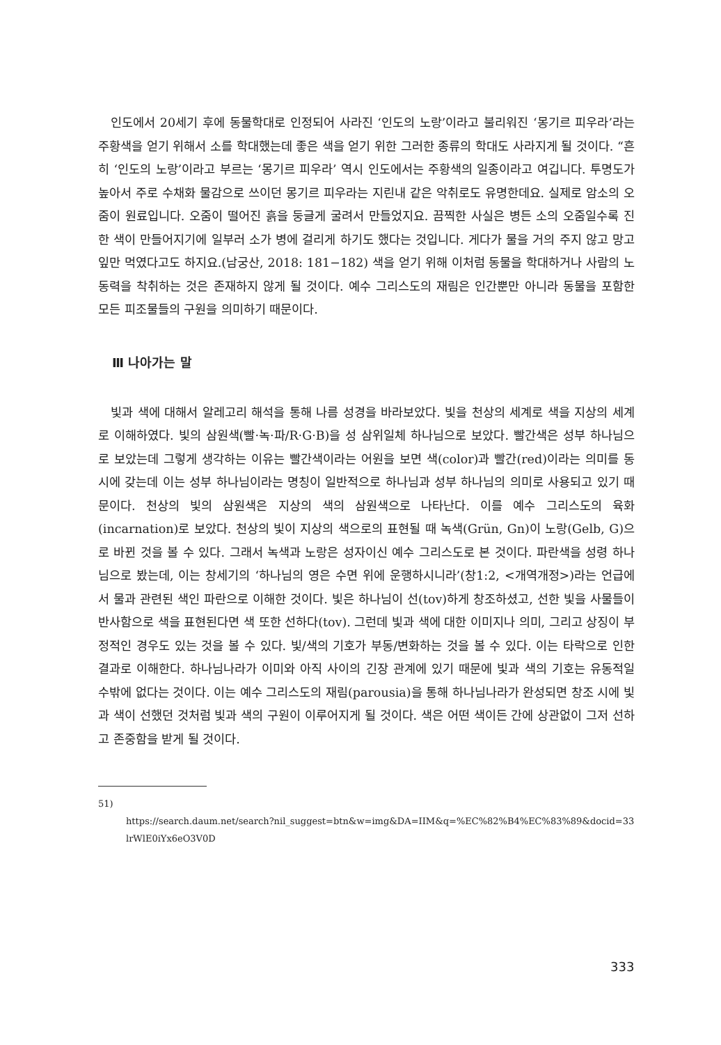인도에서 20세기 후에 동물학대로 인정되어 사라진 ‘인도의 노랑’이라고 불리워진 ‘몽기르 피우라’라는 주황색을 얻기 위해서 소를 학대했는데 좋은 색을 얻기 위한 그러한 종류의 학대도 사라지게 될 것이다. “흔히 ‘인도의 노랑’이라고 부르는 ‘몽기르 피우라’ 역시 인도에서는 주황색의 일종이라고 여깁니다. 투명도가 높아서 주로 수채화 물감으로 쓰이던 몽기르 피우라는 지린내 같은 악취로도 유명한데요. 실제로 암소의 오줌이 원료입니다. 오줌이 떨어진 흙을 둥글게 굴려서 만들었지요. 끔찍한 사실은 병든 소의 오줌일수록 진한 색이 만들어지기에 일부러 소가 병에 걸리게 하기도 했다는 것입니다. 게다가 물을 거의 주지 않고 망고 잎만 먹였다고도 하지요.(남궁산, 2018: 181−182) 색을 얻기 위해 이처럼 동물을 학대하거나 사람의 노동력을 착취하는 것은 존재하지 않게 될 것이다. 예수 그리스도의 재림은 인간뿐만 아니라 동물을 포함한 모든 피조물들의 구원을 의미하기 때문이다.
Ⅲ 나아가는 말
빛과 색에 대해서 알레고리 해석을 통해 나름 성경을 바라보았다. 빛을 천상의 세계로 색을 지상의 세계로 이해하였다. 빛의 삼원색(빨·녹·파/R·G·B)을 성 삼위일체 하나님으로 보았다. 빨간색은 성부 하나님으로 보았는데 그렇게 생각하는 이유는 빨간색이라는 어원을 보면 색(color)과 빨간(red)이라는 의미를 동시에 갖는데 이는 성부 하나님이라는 명칭이 일반적으로 하나님과 성부 하나님의 의미로 사용되고 있기 때문이다. 천상의 빛의 삼원색은 지상의 색의 삼원색으로 나타난다. 이를 예수 그리스도의 육화(incarnation)로 보았다. 천상의 빛이 지상의 색으로의 표현될 때 녹색(Grün, Gn)이 노랑(Gelb, G)으로 바뀐 것을 볼 수 있다. 그래서 녹색과 노랑은 성자이신 예수 그리스도로 본 것이다. 파란색을 성령 하나님으로 봤는데, 이는 창세기의 ‘하나님의 영은 수면 위에 운행하시니라’(창1:2, <개역개정>)라는 언급에서 물과 관련된 색인 파란으로 이해한 것이다. 빛은 하나님이 선(tov)하게 창조하셨고, 선한 빛을 사물들이 반사함으로 색을 표현된다면 색 또한 선하다(tov). 그런데 빛과 색에 대한 이미지나 의미, 그리고 상징이 부정적인 경우도 있는 것을 볼 수 있다. 빛/색의 기호가 부동/변화하는 것을 볼 수 있다. 이는 타락으로 인한 결과로 이해한다. 하나님나라가 이미와 아직 사이의 긴장 관계에 있기 때문에 빛과 색의 기호는 유동적일 수밖에 없다는 것이다. 이는 예수 그리스도의 재림(parousia)을 통해 하나님나라가 완성되면 창조 시에 빛과 색이 선했던 것처럼 빛과 색의 구원이 이루어지게 될 것이다. 색은 어떤 색이든 간에 상관없이 그저 선하고 존중함을 받게 될 것이다.
51)
https://search.daum.net/search?nil_suggest=btn&w=img&DA=IIM&q=%EC%82%B4%EC%83%89&docid=33lrWlE0iYx6eO3V0D
333